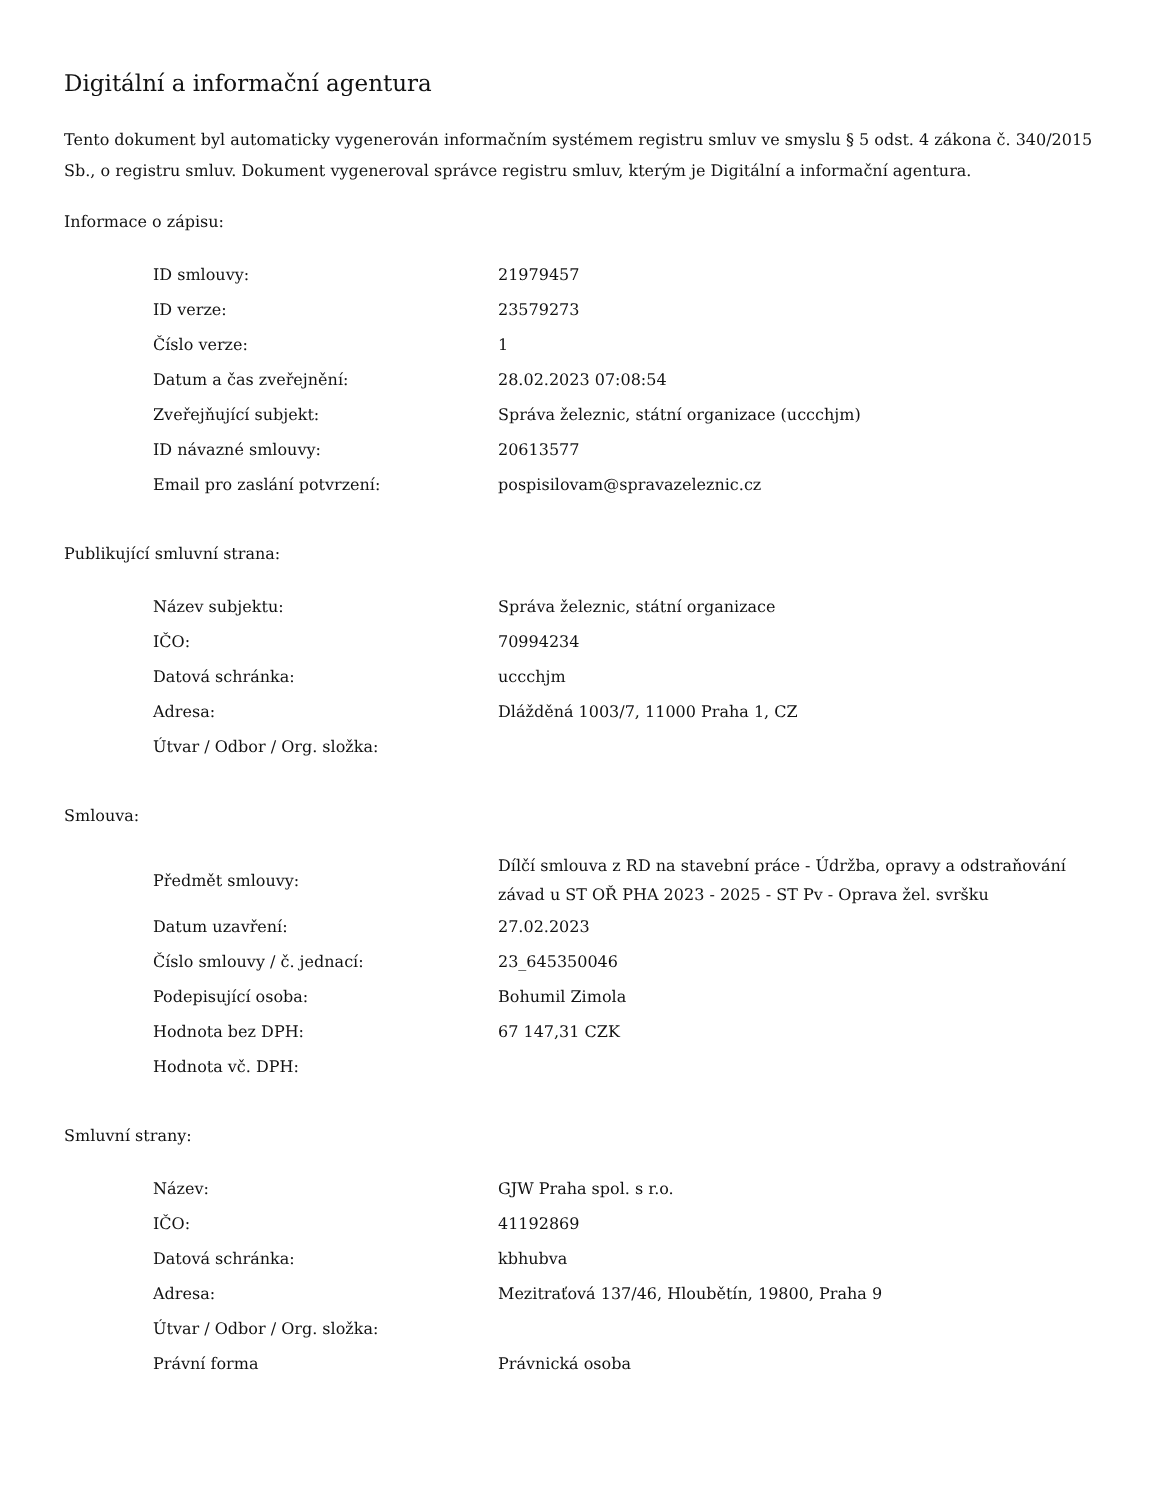Digitální a informační agentura
Tento dokument byl automaticky vygenerován informačním systémem registru smluv ve smyslu § 5 odst. 4 zákona č. 340/2015 Sb., o registru smluv. Dokument vygeneroval správce registru smluv, kterým je Digitální a informační agentura.
Informace o zápisu:
| ID smlouvy: | 21979457 |
| ID verze: | 23579273 |
| Číslo verze: | 1 |
| Datum a čas zveřejnění: | 28.02.2023 07:08:54 |
| Zveřejňující subjekt: | Správa železnic, státní organizace (uccchjm) |
| ID návazné smlouvy: | 20613577 |
| Email pro zaslání potvrzení: | pospisilovam@spravazeleznic.cz |
Publikující smluvní strana:
| Název subjektu: | Správa železnic, státní organizace |
| IČO: | 70994234 |
| Datová schránka: | uccchjm |
| Adresa: | Dlážděná 1003/7, 11000 Praha 1, CZ |
| Útvar / Odbor / Org. složka: | |
Smlouva:
| Předmět smlouvy: | Dílčí smlouva z RD na stavební práce - Údržba, opravy a odstraňování závad u ST OŘ PHA 2023 - 2025 - ST Pv - Oprava žel. svršku |
| Datum uzavření: | 27.02.2023 |
| Číslo smlouvy / č. jednací: | 23_645350046 |
| Podepisující osoba: | Bohumil Zimola |
| Hodnota bez DPH: | 67 147,31 CZK |
| Hodnota vč. DPH: | |
Smluvní strany:
| Název: | GJW Praha spol. s r.o. |
| IČO: | 41192869 |
| Datová schránka: | kbhubva |
| Adresa: | Mezitraťová 137/46, Hloubětín, 19800, Praha 9 |
| Útvar / Odbor / Org. složka: | |
| Právní forma | Právnická osoba |